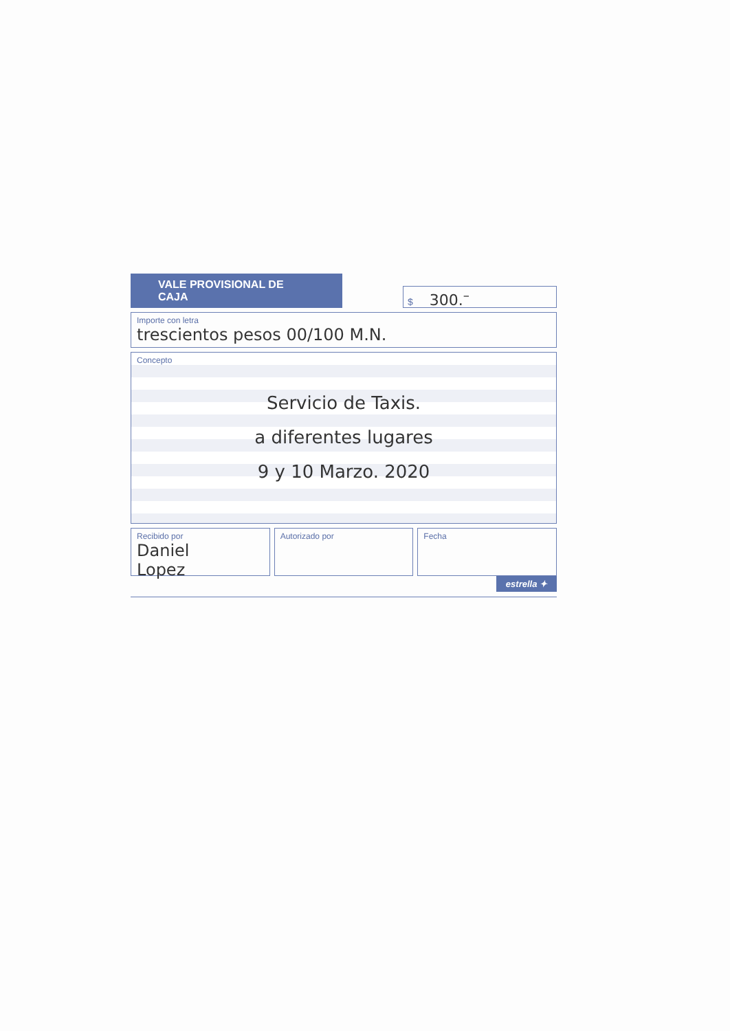VALE PROVISIONAL DE CAJA
$ 300.<sup>–</sup>
Importe con letra
trescientos pesos 00/100 M.N.
Concepto
Servicio de Taxis.
a diferentes lugares
9 y 10 Marzo. 2020
Recibido por
Daniel
Lopez
Autorizado por Fecha
estrella ✦